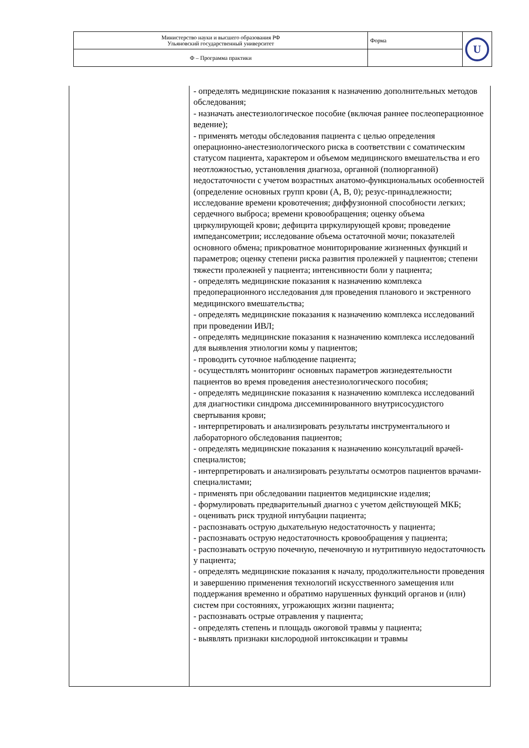| Министерство науки и высшего образования РФ Ульяновский государственный университет | Форма | U |
| Ф – Программа практики | | |
| | - определять медицинские показания к назначению дополнительных методов обследования; - назначать анестезиологическое пособие (включая раннее послеоперационное ведение); - применять методы обследования пациента с целью определения операционно-анестезиологического риска в соответствии с соматическим статусом пациента, характером и объемом медицинского вмешательства и его неотложностью, установления диагноза, органной (полиорганной) недостаточности с учетом возрастных анатомо-функциональных особенностей (определение основных групп крови (A, B, 0); резус-принадлежности; исследование времени кровотечения; диффузионной способности легких; сердечного выброса; времени кровообращения; оценку объема циркулирующей крови; дефицита циркулирующей крови; проведение импедансометрии; исследование объема остаточной мочи; показателей основного обмена; прикроватное мониторирование жизненных функций и параметров; оценку степени риска развития пролежней у пациентов; степени тяжести пролежней у пациента; интенсивности боли у пациента; - определять медицинские показания к назначению комплекса предоперационного исследования для проведения планового и экстренного медицинского вмешательства; - определять медицинские показания к назначению комплекса исследований при проведении ИВЛ; - определять медицинские показания к назначению комплекса исследований для выявления этиологии комы у пациентов; - проводить суточное наблюдение пациента; - осуществлять мониторинг основных параметров жизнедеятельности пациентов во время проведения анестезиологического пособия; - определять медицинские показания к назначению комплекса исследований для диагностики синдрома диссеминированного внутрисосудистого свертывания крови; - интерпретировать и анализировать результаты инструментального и лабораторного обследования пациентов; - определять медицинские показания к назначению консультаций врачей-специалистов; - интерпретировать и анализировать результаты осмотров пациентов врачами-специалистами; - применять при обследовании пациентов медицинские изделия; - формулировать предварительный диагноз с учетом действующей МКБ; - оценивать риск трудной интубации пациента; - распознавать острую дыхательную недостаточность у пациента; - распознавать острую недостаточность кровообращения у пациента; - распознавать острую почечную, печеночную и нутритивную недостаточность у пациента; - определять медицинские показания к началу, продолжительности проведения и завершению применения технологий искусственного замещения или поддержания временно и обратимо нарушенных функций органов и (или) систем при состояниях, угрожающих жизни пациента; - распознавать острые отравления у пациента; - определять степень и площадь ожоговой травмы у пациента; - выявлять признаки кислородной интоксикации и травмы |